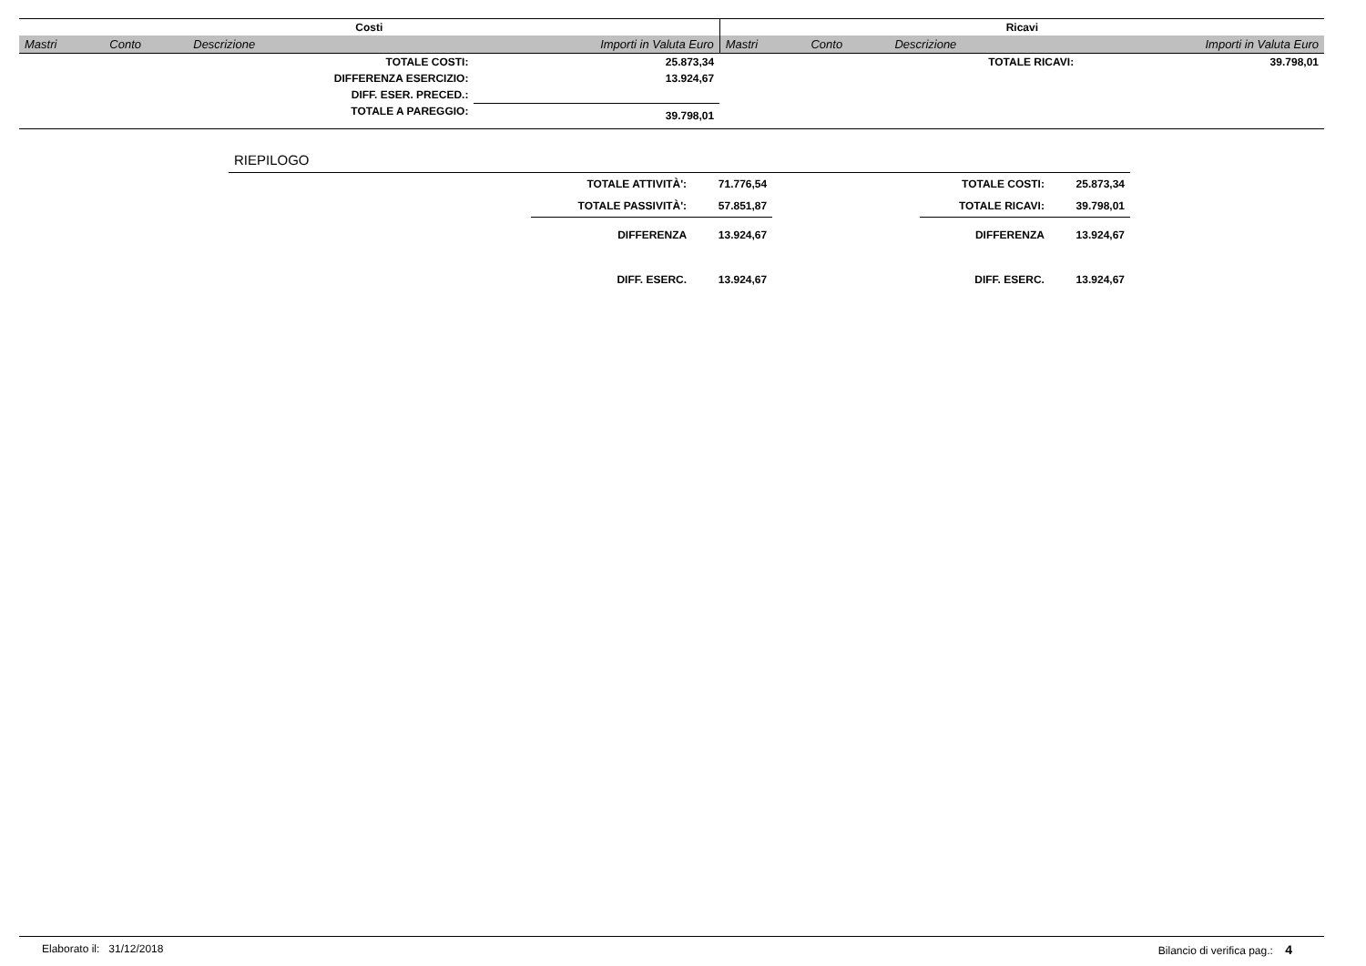| Costi | | | | Ricavi | | | |
| Mastri | Conto | Descrizione | Importi in Valuta Euro | Mastri | Conto | Descrizione | Importi in Valuta Euro |
| | | TOTALE COSTI: | 25.873,34 | | | TOTALE RICAVI: | 39.798,01 |
| | | DIFFERENZA ESERCIZIO: | 13.924,67 | | | | |
| | | DIFF. ESER. PRECED.: | | | | | |
| | | TOTALE A PAREGGIO: | 39.798,01 | | | | |
| RIEPILOGO | | | | | |
| | TOTALE ATTIVITÀ': | 71.776,54 | | TOTALE COSTI: | 25.873,34 |
| | TOTALE PASSIVITÀ': | 57.851,87 | | TOTALE RICAVI: | 39.798,01 |
| | DIFFERENZA | 13.924,67 | | DIFFERENZA | 13.924,67 |
| | DIFF. ESERC. | 13.924,67 | | DIFF. ESERC. | 13.924,67 |
Elaborato il: 31/12/2018 Bilancio di verifica pag.: 4